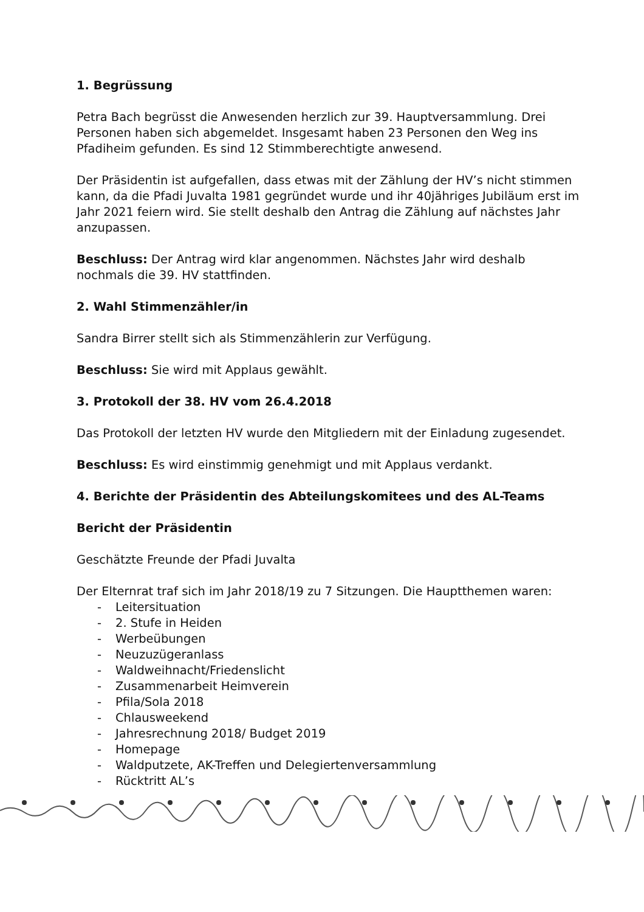1. Begrüssung
Petra Bach begrüsst die Anwesenden herzlich zur 39. Hauptversammlung. Drei Personen haben sich abgemeldet. Insgesamt haben 23 Personen den Weg ins Pfadiheim gefunden. Es sind 12 Stimmberechtigte anwesend.
Der Präsidentin ist aufgefallen, dass etwas mit der Zählung der HV’s nicht stimmen kann, da die Pfadi Juvalta 1981 gegründet wurde und ihr 40jähriges Jubiläum erst im Jahr 2021 feiern wird. Sie stellt deshalb den Antrag die Zählung auf nächstes Jahr anzupassen.
Beschluss: Der Antrag wird klar angenommen. Nächstes Jahr wird deshalb nochmals die 39. HV stattfinden.
2. Wahl Stimmenzähler/in
Sandra Birrer stellt sich als Stimmenzählerin zur Verfügung.
Beschluss: Sie wird mit Applaus gewählt.
3. Protokoll der 38. HV vom 26.4.2018
Das Protokoll der letzten HV wurde den Mitgliedern mit der Einladung zugesendet.
Beschluss: Es wird einstimmig genehmigt und mit Applaus verdankt.
4. Berichte der Präsidentin des Abteilungskomitees und des AL-Teams
Bericht der Präsidentin
Geschätzte Freunde der Pfadi Juvalta
Der Elternrat traf sich im Jahr 2018/19 zu 7 Sitzungen. Die Hauptthemen waren:
- Leitersituation
- 2. Stufe in Heiden
- Werbeübungen
- Neuzuzügeranlass
- Waldweihnacht/Friedenslicht
- Zusammenarbeit Heimverein
- Pfila/Sola 2018
- Chlausweekend
- Jahresrechnung 2018/ Budget 2019
- Homepage
- Waldputzete, AK-Treffen und Delegiertenversammlung
- Rücktritt AL’s